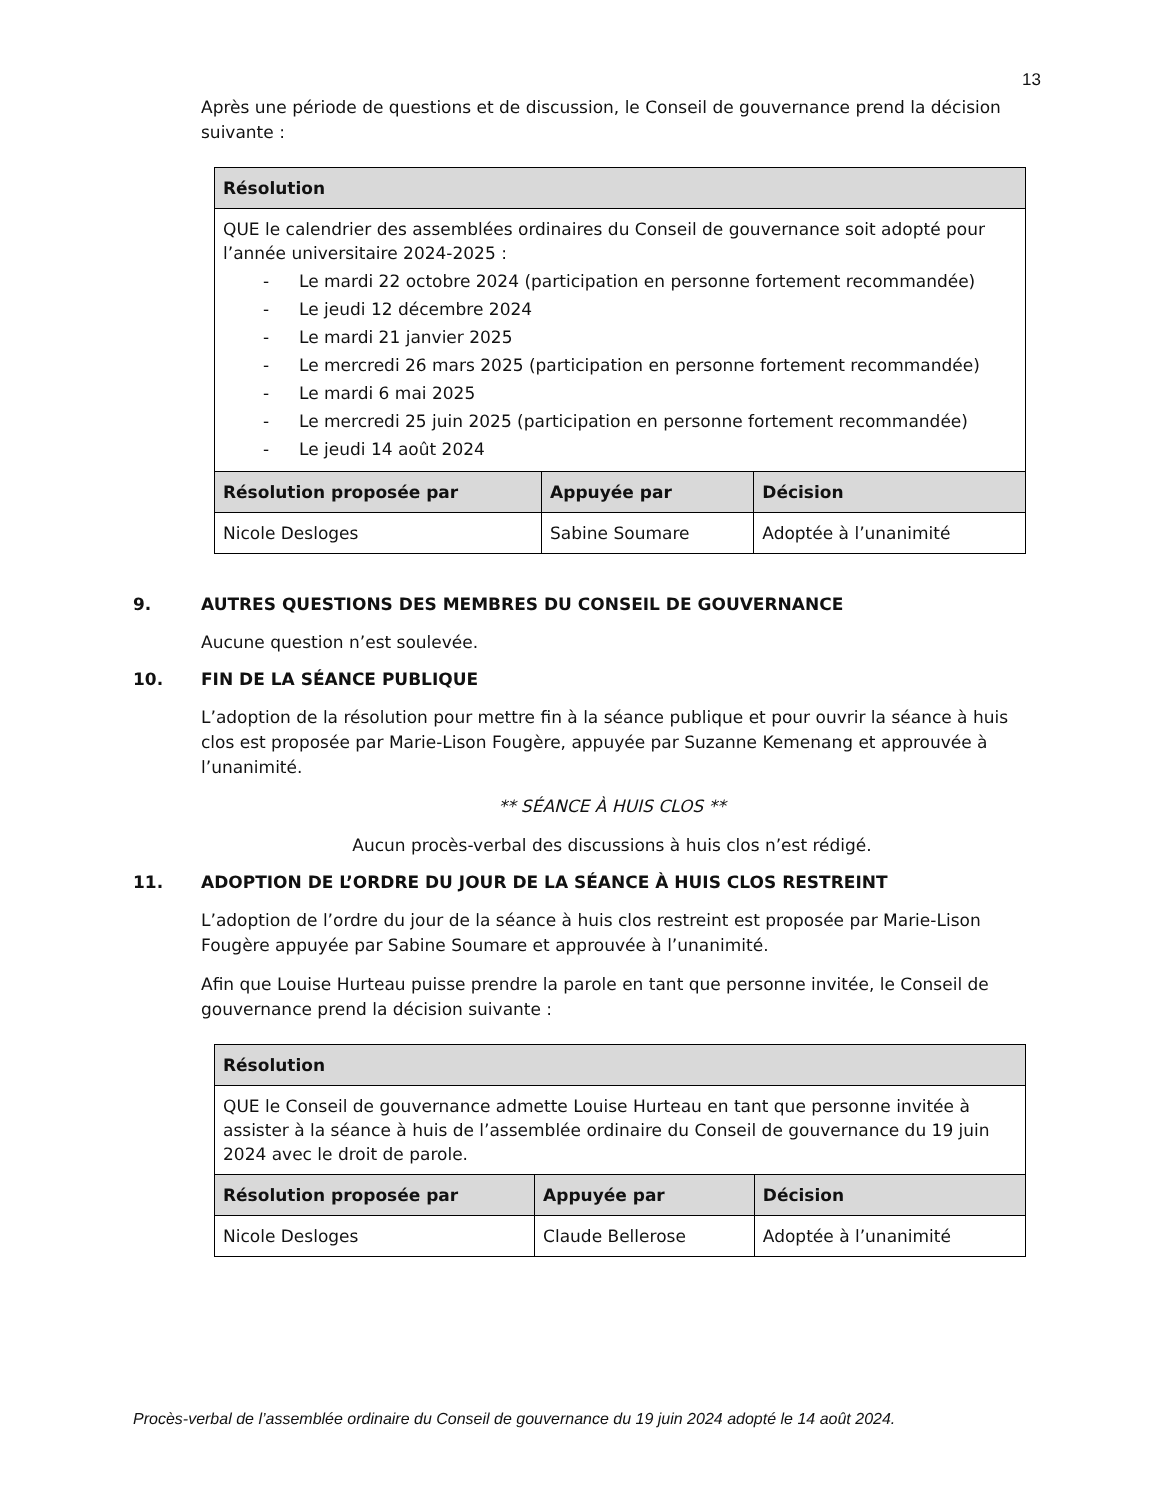13
Après une période de questions et de discussion, le Conseil de gouvernance prend la décision suivante :
| Résolution | | |
| --- | --- | --- |
| QUE le calendrier des assemblées ordinaires du Conseil de gouvernance soit adopté pour l’année universitaire 2024-2025 : - Le mardi 22 octobre 2024 (participation en personne fortement recommandée) - Le jeudi 12 décembre 2024 - Le mardi 21 janvier 2025 - Le mercredi 26 mars 2025 (participation en personne fortement recommandée) - Le mardi 6 mai 2025 - Le mercredi 25 juin 2025 (participation en personne fortement recommandée) - Le jeudi 14 août 2024 | | |
| Résolution proposée par | Appuyée par | Décision |
| Nicole Desloges | Sabine Soumare | Adoptée à l’unanimité |
9. AUTRES QUESTIONS DES MEMBRES DU CONSEIL DE GOUVERNANCE
Aucune question n’est soulevée.
10. FIN DE LA SÉANCE PUBLIQUE
L’adoption de la résolution pour mettre fin à la séance publique et pour ouvrir la séance à huis clos est proposée par Marie-Lison Fougère, appuyée par Suzanne Kemenang et approuvée à l’unanimité.
** SÉANCE À HUIS CLOS **
Aucun procès-verbal des discussions à huis clos n’est rédigé.
11. ADOPTION DE L’ORDRE DU JOUR DE LA SÉANCE À HUIS CLOS RESTREINT
L’adoption de l’ordre du jour de la séance à huis clos restreint est proposée par Marie-Lison Fougère appuyée par Sabine Soumare et approuvée à l’unanimité.
Afin que Louise Hurteau puisse prendre la parole en tant que personne invitée, le Conseil de gouvernance prend la décision suivante :
| Résolution | | |
| --- | --- | --- |
| QUE le Conseil de gouvernance admette Louise Hurteau en tant que personne invitée à assister à la séance à huis de l’assemblée ordinaire du Conseil de gouvernance du 19 juin 2024 avec le droit de parole. | | |
| Résolution proposée par | Appuyée par | Décision |
| Nicole Desloges | Claude Bellerose | Adoptée à l’unanimité |
Procès-verbal de l’assemblée ordinaire du Conseil de gouvernance du 19 juin 2024 adopté le 14 août 2024.